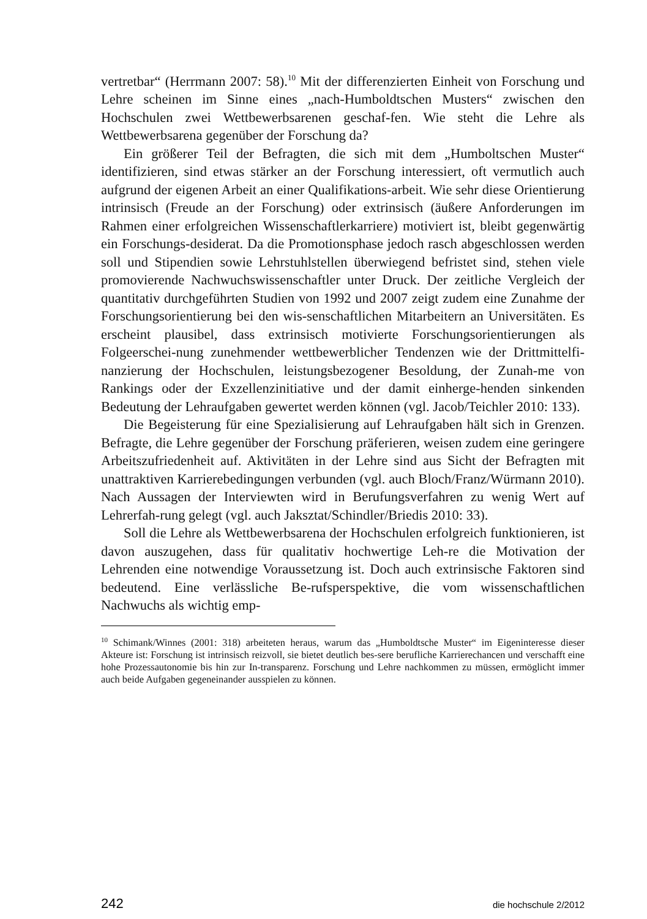vertretbar“ (Herrmann 2007: 58).<sup>10</sup> Mit der differenzierten Einheit von Forschung und Lehre scheinen im Sinne eines „nach-Humboldtschen Musters“ zwischen den Hochschulen zwei Wettbewerbsarenen geschaf-fen. Wie steht die Lehre als Wettbewerbsarena gegenüber der Forschung da?
Ein größerer Teil der Befragten, die sich mit dem „Humboltschen Muster“ identifizieren, sind etwas stärker an der Forschung interessiert, oft vermutlich auch aufgrund der eigenen Arbeit an einer Qualifikations-arbeit. Wie sehr diese Orientierung intrinsisch (Freude an der Forschung) oder extrinsisch (äußere Anforderungen im Rahmen einer erfolgreichen Wissenschaftlerkarriere) motiviert ist, bleibt gegenwärtig ein Forschungs-desiderat. Da die Promotionsphase jedoch rasch abgeschlossen werden soll und Stipendien sowie Lehrstuhlstellen überwiegend befristet sind, stehen viele promovierende Nachwuchswissenschaftler unter Druck. Der zeitliche Vergleich der quantitativ durchgeführten Studien von 1992 und 2007 zeigt zudem eine Zunahme der Forschungsorientierung bei den wis-senschaftlichen Mitarbeitern an Universitäten. Es erscheint plausibel, dass extrinsisch motivierte Forschungsorientierungen als Folgeerschei-nung zunehmender wettbewerblicher Tendenzen wie der Drittmittelfi-nanzierung der Hochschulen, leistungsbezogener Besoldung, der Zunah-me von Rankings oder der Exzellenzinitiative und der damit einherge-henden sinkenden Bedeutung der Lehraufgaben gewertet werden können (vgl. Jacob/Teichler 2010: 133).
Die Begeisterung für eine Spezialisierung auf Lehraufgaben hält sich in Grenzen. Befragte, die Lehre gegenüber der Forschung präferieren, weisen zudem eine geringere Arbeitszufriedenheit auf. Aktivitäten in der Lehre sind aus Sicht der Befragten mit unattraktiven Karrierebedingungen verbunden (vgl. auch Bloch/Franz/Würmann 2010). Nach Aussagen der Interviewten wird in Berufungsverfahren zu wenig Wert auf Lehrerfah-rung gelegt (vgl. auch Jaksztat/Schindler/Briedis 2010: 33).
Soll die Lehre als Wettbewerbsarena der Hochschulen erfolgreich funktionieren, ist davon auszugehen, dass für qualitativ hochwertige Leh-re die Motivation der Lehrenden eine notwendige Voraussetzung ist. Doch auch extrinsische Faktoren sind bedeutend. Eine verlässliche Be-rufsperspektive, die vom wissenschaftlichen Nachwuchs als wichtig emp-
<sup>10</sup> Schimank/Winnes (2001: 318) arbeiteten heraus, warum das „Humboldtsche Muster“ im Eigeninteresse dieser Akteure ist: Forschung ist intrinsisch reizvoll, sie bietet deutlich bes-sere berufliche Karrierechancen und verschafft eine hohe Prozessautonomie bis hin zur In-transparenz. Forschung und Lehre nachkommen zu müssen, ermöglicht immer auch beide Aufgaben gegeneinander ausspielen zu können.
242 die hochschule 2/2012